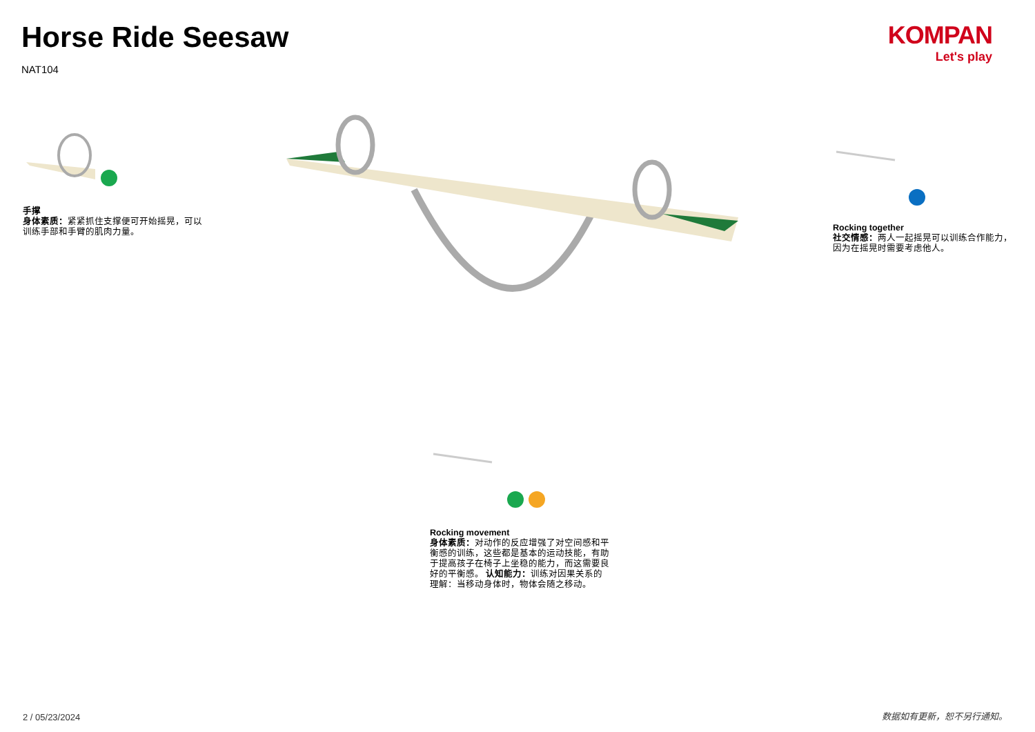Horse Ride Seesaw
NAT104
KOMPAN
Let's play
手撑
身体素质：紧紧抓住支撑便可开始摇晃，可以训练手部和手臂的肌肉力量。
Rocking together
社交情感：两人一起摇晃可以训练合作能力，因为在摇晃时需要考虑他人。
Rocking movement
身体素质：对动作的反应增强了对空间感和平衡感的训练，这些都是基本的运动技能，有助于提高孩子在椅子上坐稳的能力，而这需要良好的平衡感。 认知能力：训练对因果关系的理解：当移动身体时，物体会随之移动。
2 / 05/23/2024 数据如有更新，恕不另行通知。